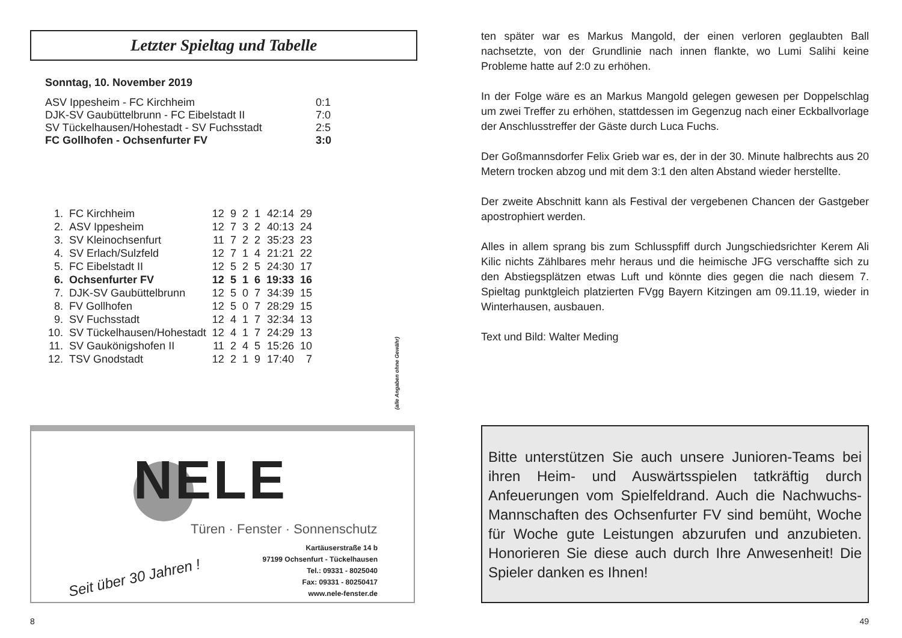Letzter Spieltag und Tabelle
Sonntag, 10. November 2019
| ASV Ippesheim - FC Kirchheim | 0:1 |
| DJK-SV Gaubüttelbrunn - FC Eibelstadt II | 7:0 |
| SV Tückelhausen/Hohestadt - SV Fuchsstadt | 2:5 |
| FC Gollhofen - Ochsenfurter FV | 3:0 |
| 1. | FC Kirchheim | 12 | 9 | 2 | 1 | 42:14 | 29 |
| 2. | ASV Ippesheim | 12 | 7 | 3 | 2 | 40:13 | 24 |
| 3. | SV Kleinochsenfurt | 11 | 7 | 2 | 2 | 35:23 | 23 |
| 4. | SV Erlach/Sulzfeld | 12 | 7 | 1 | 4 | 21:21 | 22 |
| 5. | FC Eibelstadt II | 12 | 5 | 2 | 5 | 24:30 | 17 |
| 6. | Ochsenfurter FV | 12 | 5 | 1 | 6 | 19:33 | 16 |
| 7. | DJK-SV Gaubüttelbrunn | 12 | 5 | 0 | 7 | 34:39 | 15 |
| 8. | FV Gollhofen | 12 | 5 | 0 | 7 | 28:29 | 15 |
| 9. | SV Fuchsstadt | 12 | 4 | 1 | 7 | 32:34 | 13 |
| 10. | SV Tückelhausen/Hohestadt | 12 | 4 | 1 | 7 | 24:29 | 13 |
| 11. | SV Gaukönigshofen II | 11 | 2 | 4 | 5 | 15:26 | 10 |
| 12. | TSV Gnodstadt | 12 | 2 | 1 | 9 | 17:40 | 7 |
(alle Angaben ohne Gewähr)
NELE
Türen · Fenster · Sonnenschutz
Kartäuserstraße 14 b
97199 Ochsenfurt - Tückelhausen
Tel.: 09331 - 8025040
Fax: 09331 - 80250417
www.nele-fenster.de
Seit über 30 Jahren !
8
ten später war es Markus Mangold, der einen verloren geglaubten Ball nachsetzte, von der Grundlinie nach innen flankte, wo Lumi Salihi keine Probleme hatte auf 2:0 zu erhöhen.
In der Folge wäre es an Markus Mangold gelegen gewesen per Doppelschlag um zwei Treffer zu erhöhen, stattdessen im Gegenzug nach einer Eckballvorlage der Anschlusstreffer der Gäste durch Luca Fuchs.
Der Goßmannsdorfer Felix Grieb war es, der in der 30. Minute halbrechts aus 20 Metern trocken abzog und mit dem 3:1 den alten Abstand wieder herstellte.
Der zweite Abschnitt kann als Festival der vergebenen Chancen der Gastgeber apostrophiert werden.
Alles in allem sprang bis zum Schlusspfiff durch Jungschiedsrichter Kerem Ali Kilic nichts Zählbares mehr heraus und die heimische JFG verschaffte sich zu den Abstiegsplätzen etwas Luft und könnte dies gegen die nach diesem 7. Spieltag punktgleich platzierten FVgg Bayern Kitzingen am 09.11.19, wieder in Winterhausen, ausbauen.
Text und Bild: Walter Meding
Bitte unterstützen Sie auch unsere Junioren-Teams bei ihren Heim- und Auswärtsspielen tatkräftig durch Anfeuerungen vom Spielfeldrand. Auch die Nachwuchs- Mannschaften des Ochsenfurter FV sind bemüht, Woche für Woche gute Leistungen abzurufen und anzubieten. Honorieren Sie diese auch durch Ihre Anwesenheit! Die Spieler danken es Ihnen!
49